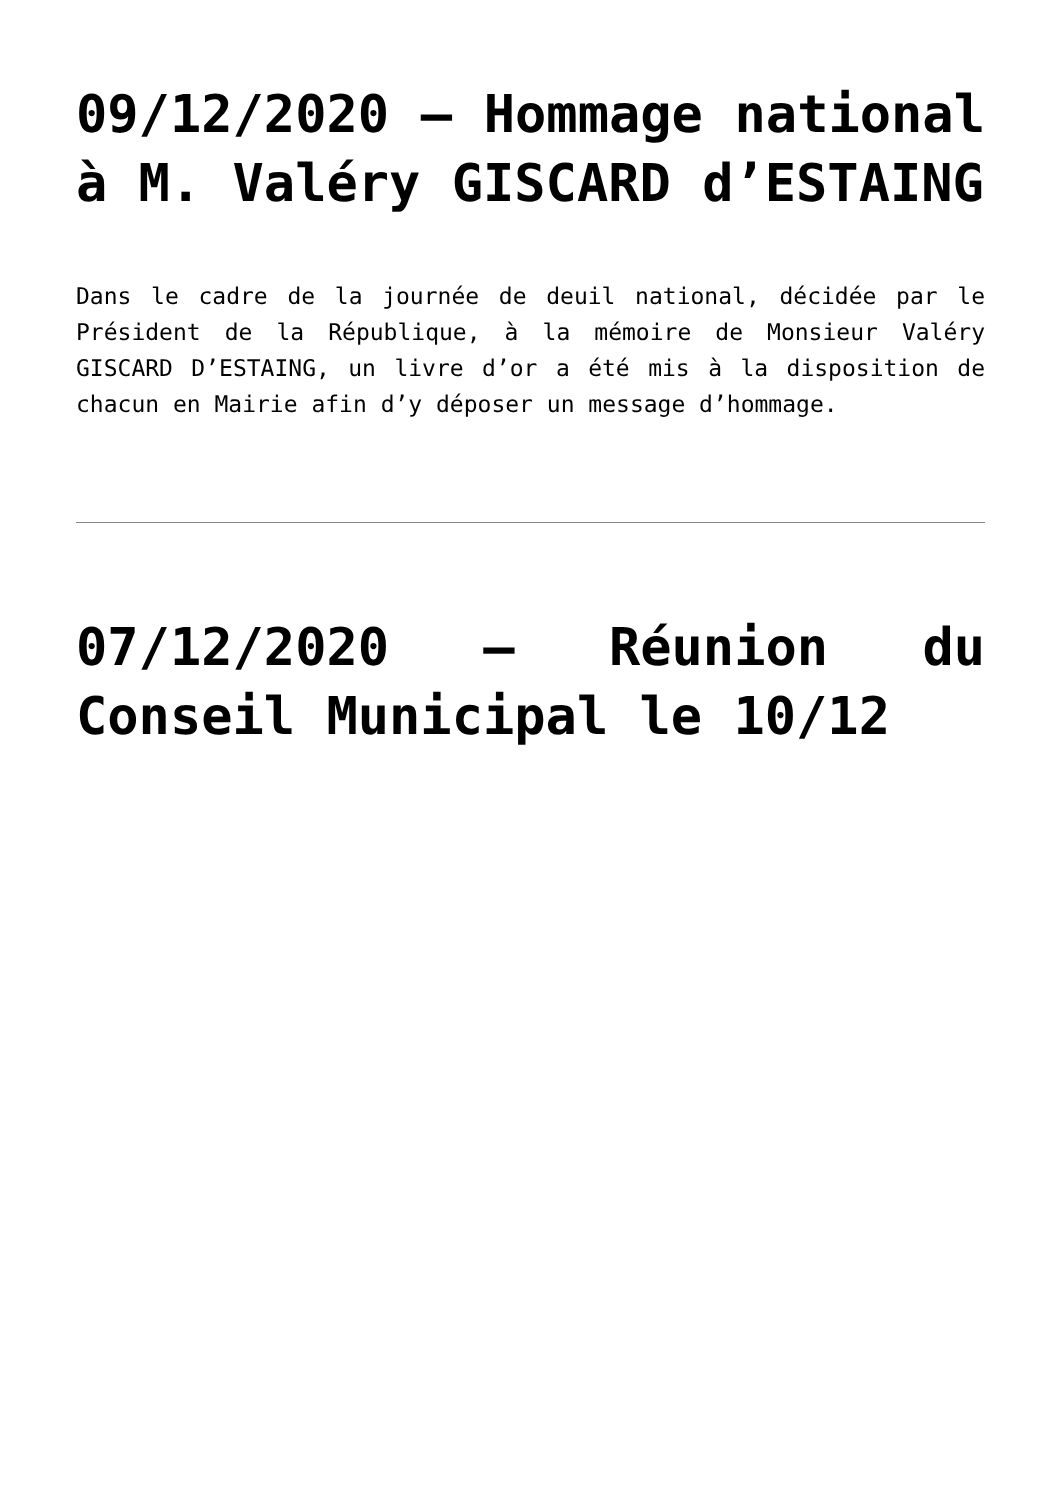09/12/2020 – Hommage national à M. Valéry GISCARD d’ESTAING
Dans le cadre de la journée de deuil national, décidée par le Président de la République, à la mémoire de Monsieur Valéry GISCARD D’ESTAING, un livre d’or a été mis à la disposition de chacun en Mairie afin d’y déposer un message d’hommage.
07/12/2020 – Réunion du Conseil Municipal le 10/12